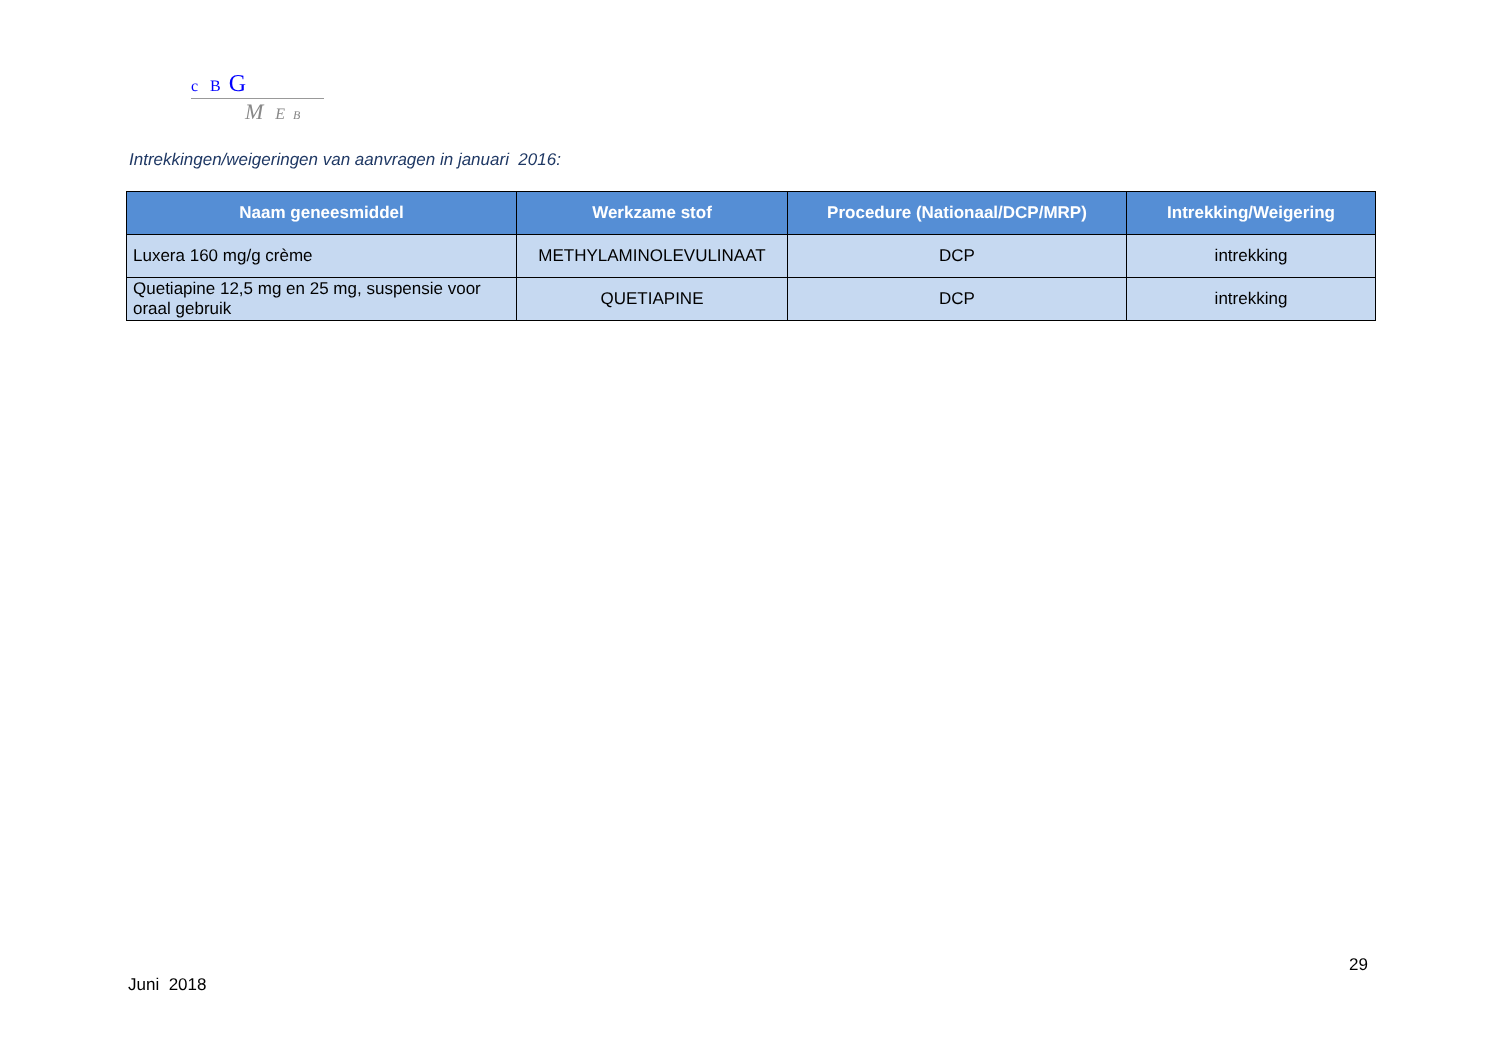c B G
M E B
Intrekkingen/weigeringen van aanvragen in januari 2016:
| Naam geneesmiddel | Werkzame stof | Procedure (Nationaal/DCP/MRP) | Intrekking/Weigering |
| --- | --- | --- | --- |
| Luxera 160 mg/g crème | METHYLAMINOLEVULINAAT | DCP | intrekking |
| Quetiapine 12,5 mg en 25 mg, suspensie voor oraal gebruik | QUETIAPINE | DCP | intrekking |
29
Juni 2018